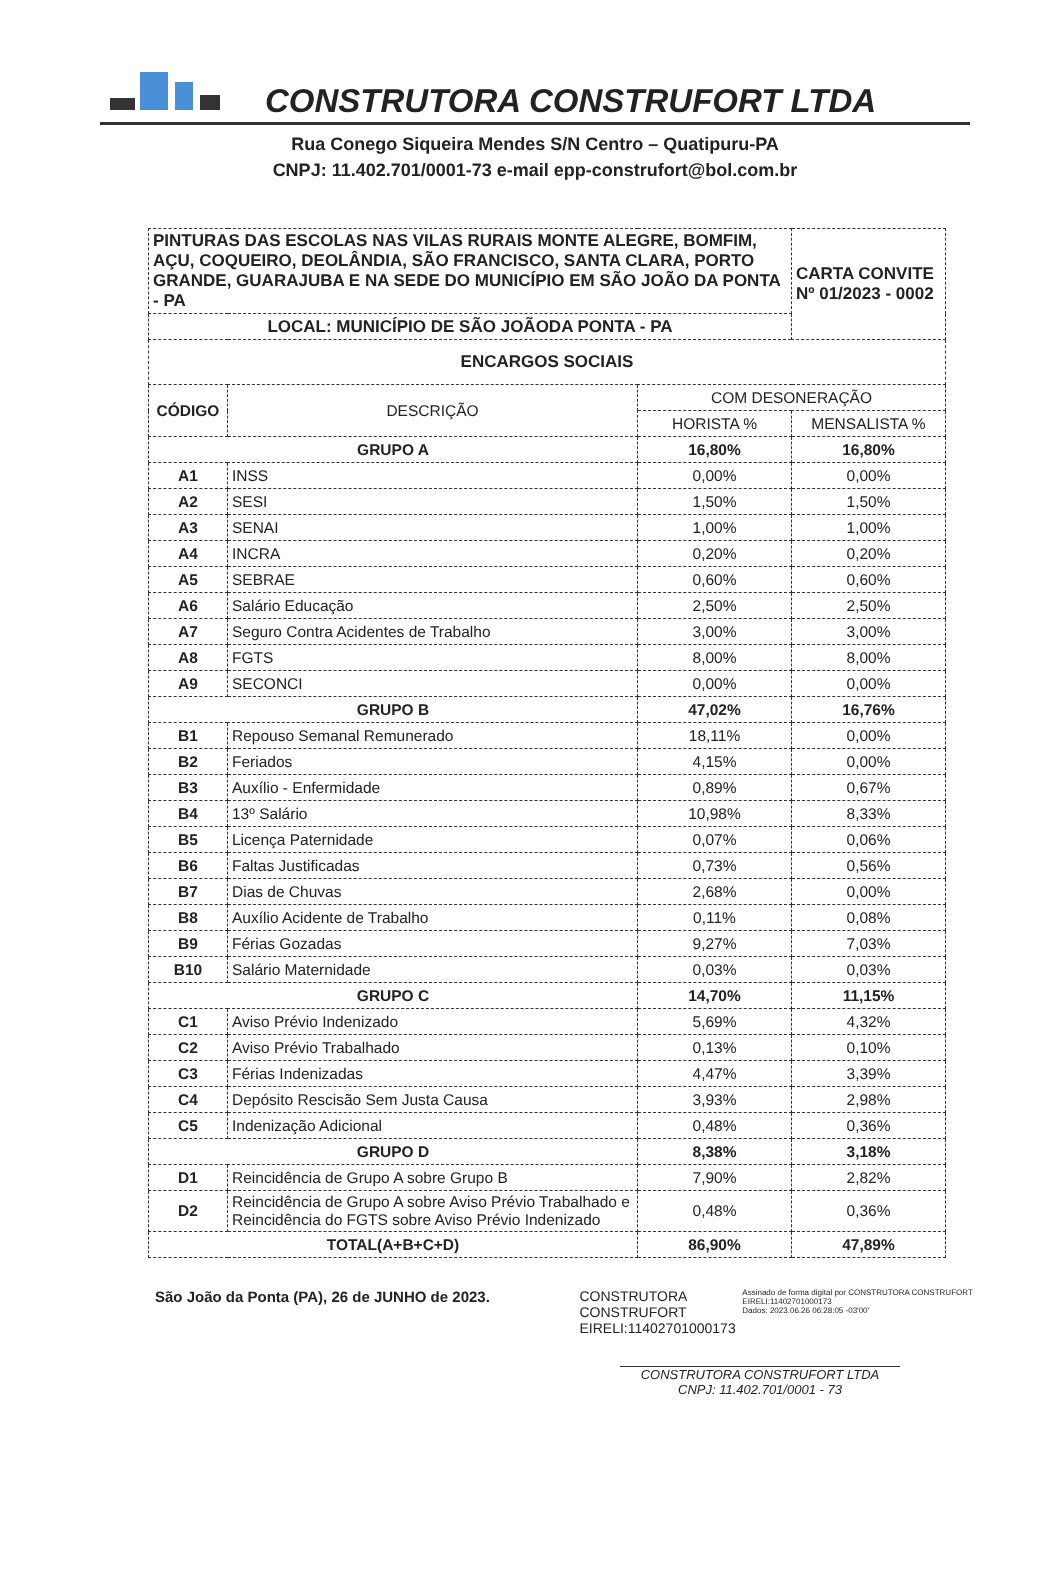CONSTRUTORA CONSTRUFORT LTDA
Rua Conego Siqueira Mendes S/N Centro – Quatipuru-PA
CNPJ: 11.402.701/0001-73 e-mail epp-construfort@bol.com.br
| PINTURAS DAS ESCOLAS NAS VILAS RURAIS MONTE ALEGRE, BOMFIM, AÇU, COQUEIRO, DEOLÂNDIA, SÃO FRANCISCO, SANTA CLARA, PORTO GRANDE, GUARAJUBA E NA SEDE DO MUNICÍPIO EM SÃO JOÃO DA PONTA - PA | | | CARTA CONVITE Nº 01/2023 - 0002 |
| LOCAL: MUNICÍPIO DE SÃO JOÃODA PONTA - PA | | | |
| ENCARGOS SOCIAIS | | | |
| CÓDIGO | DESCRIÇÃO | COM DESONERAÇÃO | |
| | | HORISTA % | MENSALISTA % |
| GRUPO A | | 16,80% | 16,80% |
| A1 | INSS | 0,00% | 0,00% |
| A2 | SESI | 1,50% | 1,50% |
| A3 | SENAI | 1,00% | 1,00% |
| A4 | INCRA | 0,20% | 0,20% |
| A5 | SEBRAE | 0,60% | 0,60% |
| A6 | Salário Educação | 2,50% | 2,50% |
| A7 | Seguro Contra Acidentes de Trabalho | 3,00% | 3,00% |
| A8 | FGTS | 8,00% | 8,00% |
| A9 | SECONCI | 0,00% | 0,00% |
| GRUPO B | | 47,02% | 16,76% |
| B1 | Repouso Semanal Remunerado | 18,11% | 0,00% |
| B2 | Feriados | 4,15% | 0,00% |
| B3 | Auxílio - Enfermidade | 0,89% | 0,67% |
| B4 | 13º Salário | 10,98% | 8,33% |
| B5 | Licença Paternidade | 0,07% | 0,06% |
| B6 | Faltas Justificadas | 0,73% | 0,56% |
| B7 | Dias de Chuvas | 2,68% | 0,00% |
| B8 | Auxílio Acidente de Trabalho | 0,11% | 0,08% |
| B9 | Férias Gozadas | 9,27% | 7,03% |
| B10 | Salário Maternidade | 0,03% | 0,03% |
| GRUPO C | | 14,70% | 11,15% |
| C1 | Aviso Prévio Indenizado | 5,69% | 4,32% |
| C2 | Aviso Prévio Trabalhado | 0,13% | 0,10% |
| C3 | Férias Indenizadas | 4,47% | 3,39% |
| C4 | Depósito Rescisão Sem Justa Causa | 3,93% | 2,98% |
| C5 | Indenização Adicional | 0,48% | 0,36% |
| GRUPO D | | 8,38% | 3,18% |
| D1 | Reincidência de Grupo A sobre Grupo B | 7,90% | 2,82% |
| D2 | Reincidência de Grupo A sobre Aviso Prévio Trabalhado e Reincidência do FGTS sobre Aviso Prévio Indenizado | 0,48% | 0,36% |
| TOTAL(A+B+C+D) | | 86,90% | 47,89% |
São João da Ponta (PA), 26 de JUNHO de 2023. CONSTRUTORA CONSTRUFORT EIRELI:11402701000173
Assinado de forma digital por CONSTRUTORA CONSTRUFORT EIRELI:11402701000173
Dados: 2023.06.26 06:28:05 -03'00'
CONSTRUTORA CONSTRUFORT LTDA
CNPJ: 11.402.701/0001 - 73